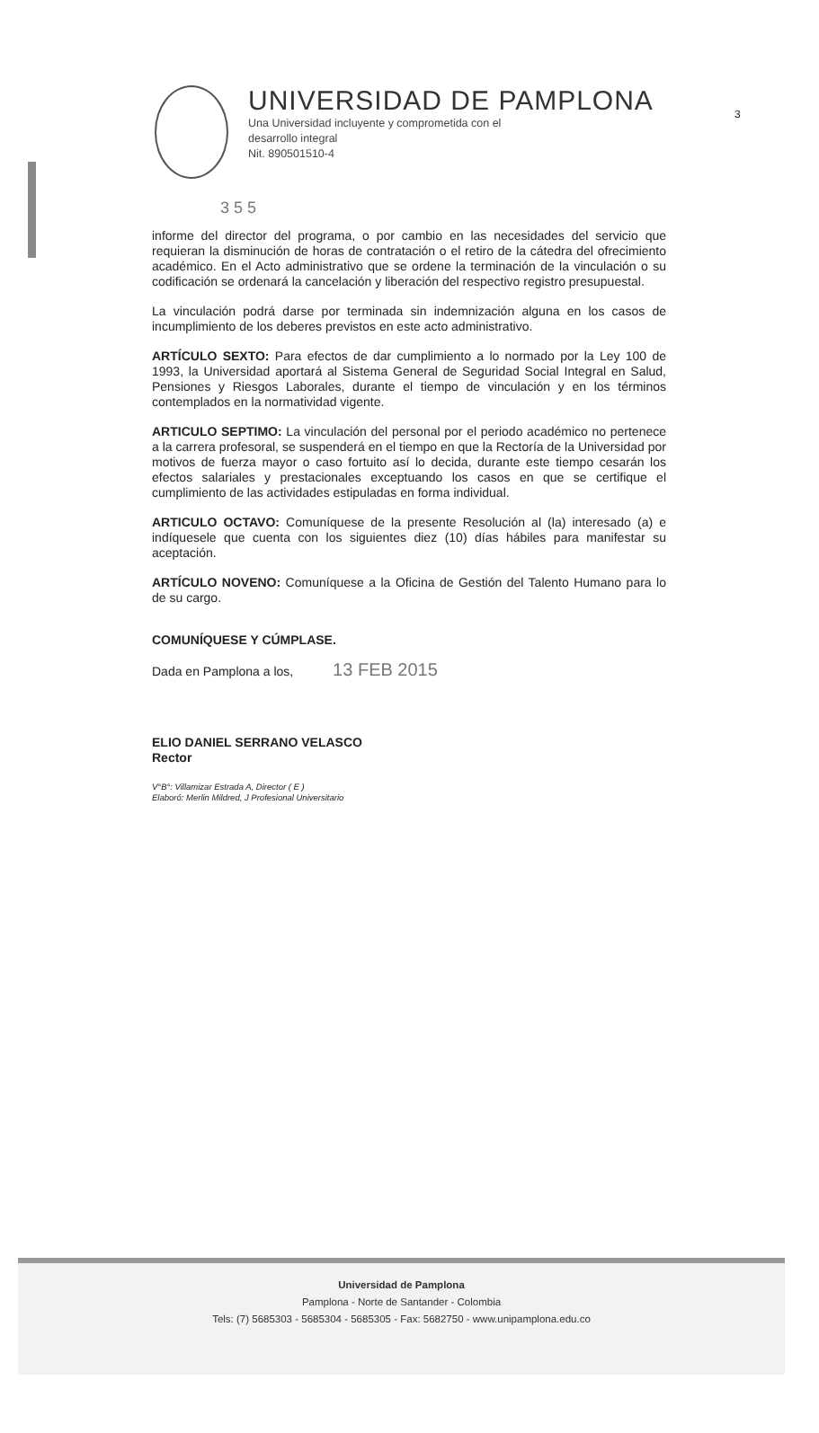UNIVERSIDAD DE PAMPLONA
Una Universidad incluyente y comprometida con el
desarrollo integral
Nit. 890501510-4
3
3 5 5
informe del director del programa, o por cambio en las necesidades del servicio que requieran la disminución de horas de contratación o el retiro de la cátedra del ofrecimiento académico. En el Acto administrativo que se ordene la terminación de la vinculación o su codificación se ordenará la cancelación y liberación del respectivo registro presupuestal.
La vinculación podrá darse por terminada sin indemnización alguna en los casos de incumplimiento de los deberes previstos en este acto administrativo.
ARTÍCULO SEXTO: Para efectos de dar cumplimiento a lo normado por la Ley 100 de 1993, la Universidad aportará al Sistema General de Seguridad Social Integral en Salud, Pensiones y Riesgos Laborales, durante el tiempo de vinculación y en los términos contemplados en la normatividad vigente.
ARTICULO SEPTIMO: La vinculación del personal por el periodo académico no pertenece a la carrera profesoral, se suspenderá en el tiempo en que la Rectoría de la Universidad por motivos de fuerza mayor o caso fortuito así lo decida, durante este tiempo cesarán los efectos salariales y prestacionales exceptuando los casos en que se certifique el cumplimiento de las actividades estipuladas en forma individual.
ARTICULO OCTAVO: Comuníquese de la presente Resolución al (la) interesado (a) e indíquesele que cuenta con los siguientes diez (10) días hábiles para manifestar su aceptación.
ARTÍCULO NOVENO: Comuníquese a la Oficina de Gestión del Talento Humano para lo de su cargo.
COMUNÍQUESE Y CÚMPLASE.
Dada en Pamplona a los, 13 FEB 2015
ELIO DANIEL SERRANO VELASCO
Rector
V°B°: Villamizar Estrada A, Director ( E )
Elaboró: Merlin Mildred, J Profesional Universitario
Universidad de Pamplona
Pamplona - Norte de Santander - Colombia
Tels: (7) 5685303 - 5685304 - 5685305 - Fax: 5682750 - www.unipamplona.edu.co